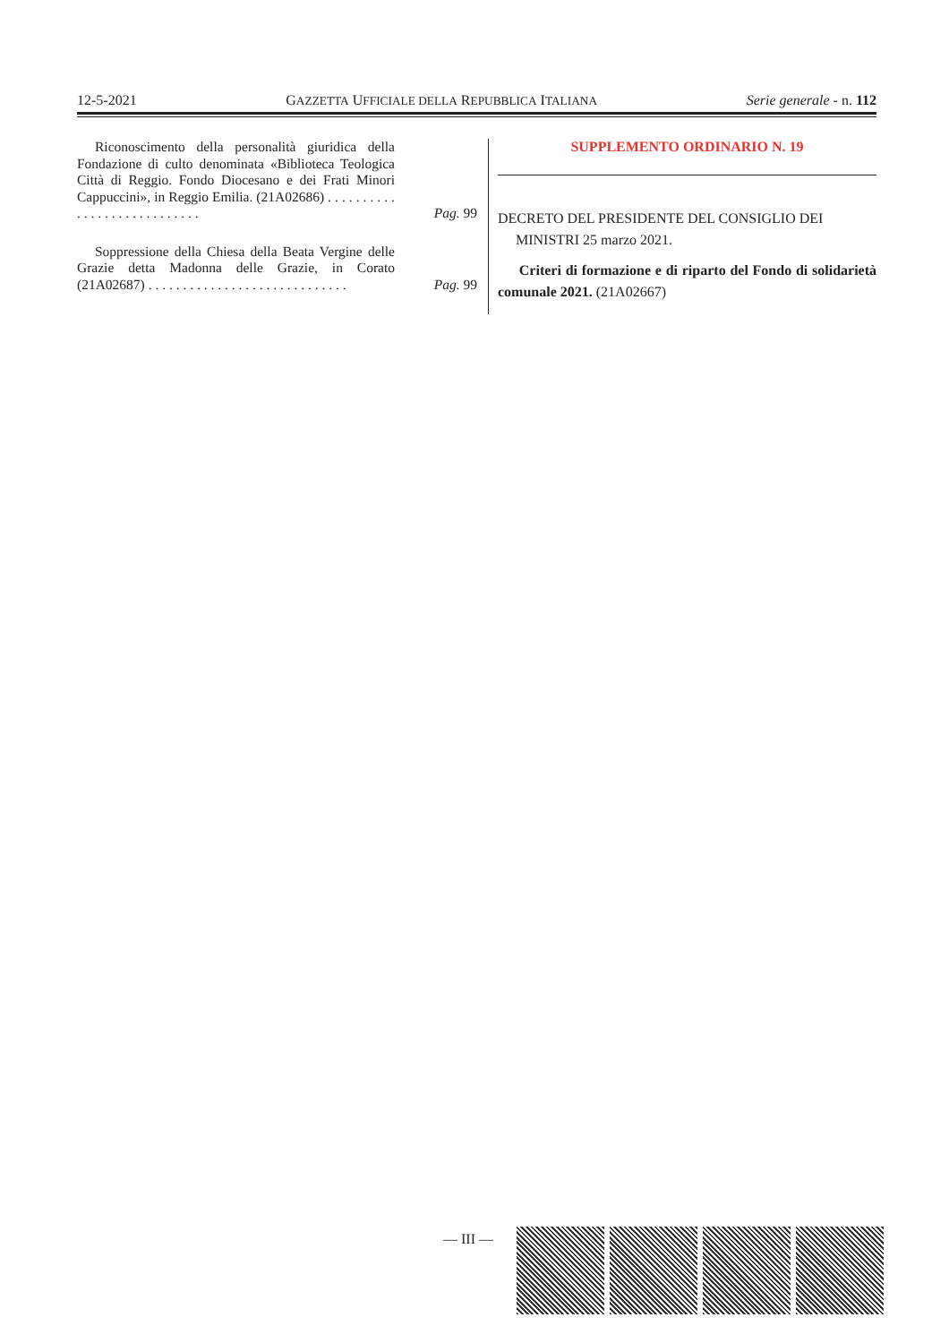12-5-2021 GAZZETTA UFFICIALE DELLA REPUBBLICA ITALIANA Serie generale - n. 112
Riconoscimento della personalità giuridica della Fondazione di culto denominata «Biblioteca Teologica Città di Reggio. Fondo Diocesano e dei Frati Minori Cappuccini», in Reggio Emilia. (21A02686) . . . . . . . . . . . . . . . . . . . . . . . . . . . .
Pag. 99
Soppressione della Chiesa della Beata Vergine delle Grazie detta Madonna delle Grazie, in Corato (21A02687) . . . . . . . . . . . . . . . . . . . . . . . . . . . . .
Pag. 99
SUPPLEMENTO ORDINARIO N. 19
DECRETO DEL PRESIDENTE DEL CONSIGLIO DEI
MINISTRI 25 marzo 2021.
Criteri di formazione e di riparto del Fondo di solidarietà comunale 2021. (21A02667)
— III —